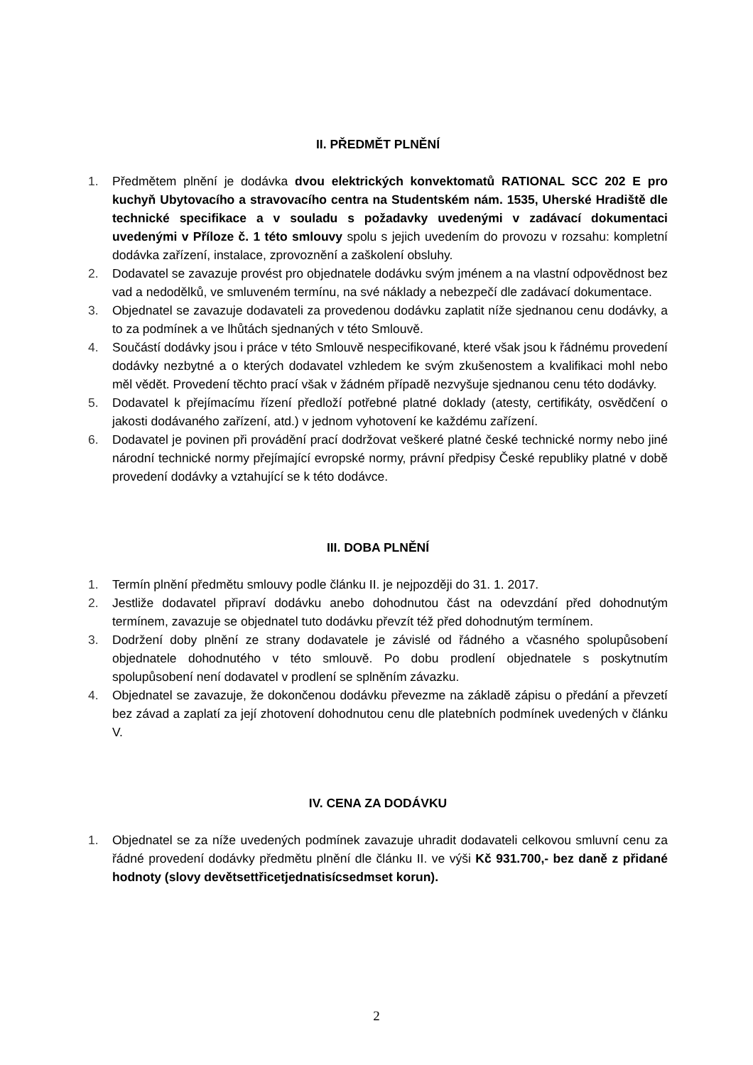II. PŘEDMĚT PLNĚNÍ
1. Předmětem plnění je dodávka dvou elektrických konvektomatů RATIONAL SCC 202 E pro kuchyň Ubytovacího a stravovacího centra na Studentském nám. 1535, Uherské Hradiště dle technické specifikace a v souladu s požadavky uvedenými v zadávací dokumentaci uvedenými v Příloze č. 1 této smlouvy spolu s jejich uvedením do provozu v rozsahu: kompletní dodávka zařízení, instalace, zprovoznění a zaškolení obsluhy.
2. Dodavatel se zavazuje provést pro objednatele dodávku svým jménem a na vlastní odpovědnost bez vad a nedodělků, ve smluveném termínu, na své náklady a nebezpečí dle zadávací dokumentace.
3. Objednatel se zavazuje dodavateli za provedenou dodávku zaplatit níže sjednanou cenu dodávky, a to za podmínek a ve lhůtách sjednaných v této Smlouvě.
4. Součástí dodávky jsou i práce v této Smlouvě nespecifikované, které však jsou k řádnému provedení dodávky nezbytné a o kterých dodavatel vzhledem ke svým zkušenostem a kvalifikaci mohl nebo měl vědět. Provedení těchto prací však v žádném případě nezvyšuje sjednanou cenu této dodávky.
5. Dodavatel k přejímacímu řízení předloží potřebné platné doklady (atesty, certifikáty, osvědčení o jakosti dodávaného zařízení, atd.) v jednom vyhotovení ke každému zařízení.
6. Dodavatel je povinen při provádění prací dodržovat veškeré platné české technické normy nebo jiné národní technické normy přejímající evropské normy, právní předpisy České republiky platné v době provedení dodávky a vztahující se k této dodávce.
III. DOBA PLNĚNÍ
1. Termín plnění předmětu smlouvy podle článku II. je nejpozději do 31. 1. 2017.
2. Jestliže dodavatel připraví dodávku anebo dohodnutou část na odevzdání před dohodnutým termínem, zavazuje se objednatel tuto dodávku převzít též před dohodnutým termínem.
3. Dodržení doby plnění ze strany dodavatele je závislé od řádného a včasného spolupůsobení objednatele dohodnutého v této smlouvě. Po dobu prodlení objednatele s poskytnutím spolupůsobení není dodavatel v prodlení se splněním závazku.
4. Objednatel se zavazuje, že dokončenou dodávku převezme na základě zápisu o předání a převzetí bez závad a zaplatí za její zhotovení dohodnutou cenu dle platebních podmínek uvedených v článku V.
IV. CENA ZA DODÁVKU
1. Objednatel se za níže uvedených podmínek zavazuje uhradit dodavateli celkovou smluvní cenu za řádné provedení dodávky předmětu plnění dle článku II. ve výši Kč 931.700,- bez daně z přidané hodnoty (slovy devětsettřicetjednatisícsedmset korun).
2